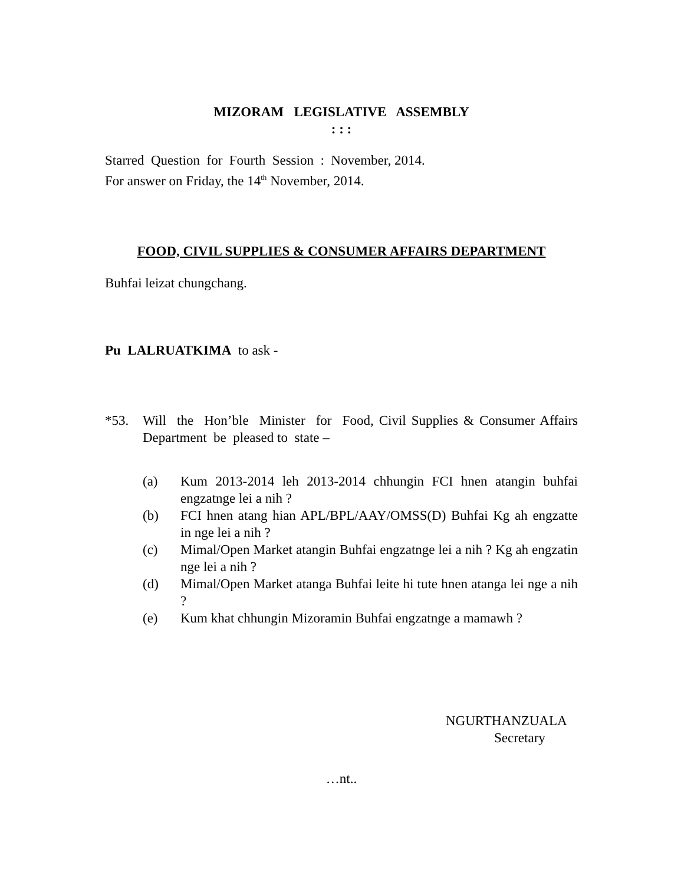MIZORAM LEGISLATIVE ASSEMBLY
: : :
Starred Question for Fourth Session : November, 2014.
For answer on Friday, the 14<sup>th</sup> November, 2014.
FOOD, CIVIL SUPPLIES & CONSUMER AFFAIRS DEPARTMENT
Buhfai leizat chungchang.
Pu LALRUATKIMA to ask -
*53. Will the Hon’ble Minister for Food, Civil Supplies & Consumer Affairs Department be pleased to state –
(a) Kum 2013-2014 leh 2013-2014 chhungin FCI hnen atangin buhfai engzatnge lei a nih ?
(b) FCI hnen atang hian APL/BPL/AAY/OMSS(D) Buhfai Kg ah engzatte in nge lei a nih ?
(c) Mimal/Open Market atangin Buhfai engzatnge lei a nih ? Kg ah engzatin nge lei a nih ?
(d) Mimal/Open Market atanga Buhfai leite hi tute hnen atanga lei nge a nih ?
(e) Kum khat chhungin Mizoramin Buhfai engzatnge a mamawh ?
NGURTHANZUALA
Secretary
…nt..